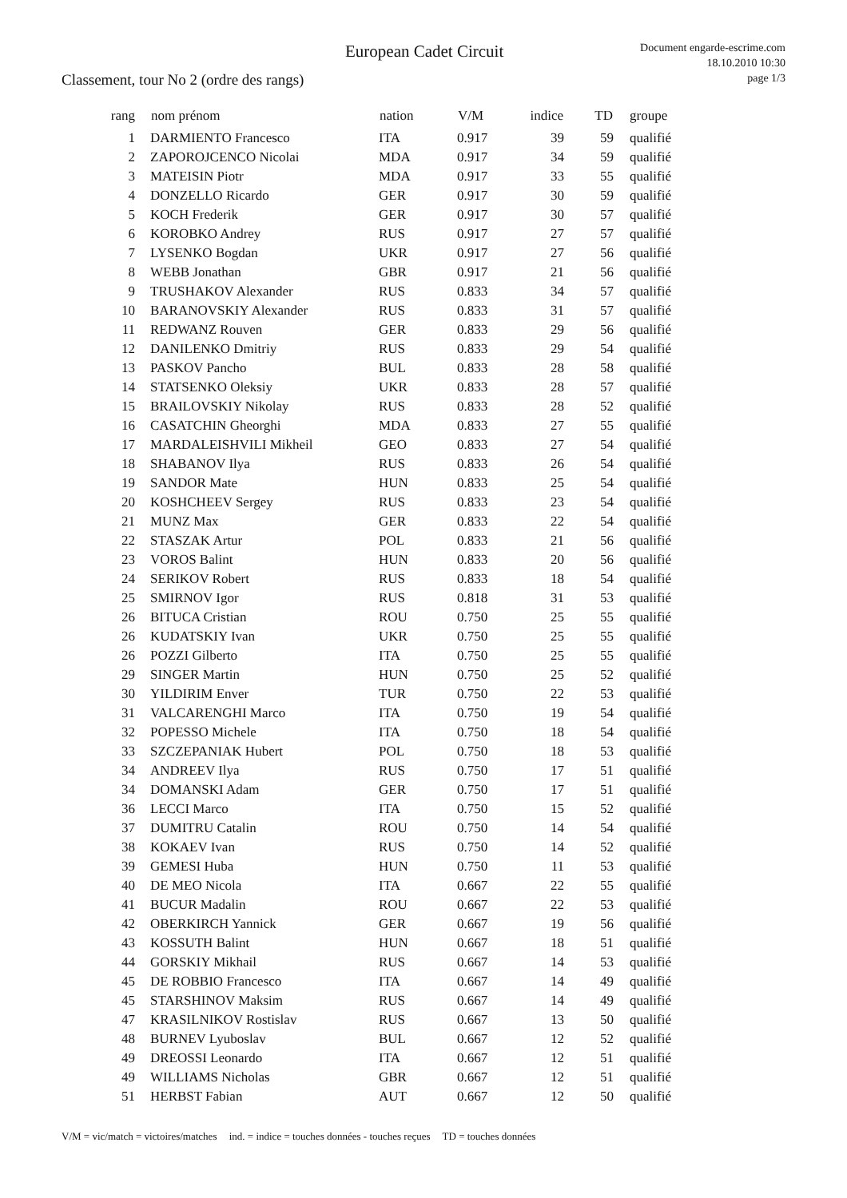European Cadet Circuit
Document engarde-escrime.com
18.10.2010 10:30
page 1/3
Classement, tour No 2 (ordre des rangs)
| rang | nom prénom | nation | V/M | indice | TD | groupe |
| --- | --- | --- | --- | --- | --- | --- |
| 1 | DARMIENTO Francesco | ITA | 0.917 | 39 | 59 | qualifié |
| 2 | ZAPOROJCENCO Nicolai | MDA | 0.917 | 34 | 59 | qualifié |
| 3 | MATEISIN Piotr | MDA | 0.917 | 33 | 55 | qualifié |
| 4 | DONZELLO Ricardo | GER | 0.917 | 30 | 59 | qualifié |
| 5 | KOCH Frederik | GER | 0.917 | 30 | 57 | qualifié |
| 6 | KOROBKO Andrey | RUS | 0.917 | 27 | 57 | qualifié |
| 7 | LYSENKO Bogdan | UKR | 0.917 | 27 | 56 | qualifié |
| 8 | WEBB Jonathan | GBR | 0.917 | 21 | 56 | qualifié |
| 9 | TRUSHAKOV Alexander | RUS | 0.833 | 34 | 57 | qualifié |
| 10 | BARANOVSKIY Alexander | RUS | 0.833 | 31 | 57 | qualifié |
| 11 | REDWANZ Rouven | GER | 0.833 | 29 | 56 | qualifié |
| 12 | DANILENKO Dmitriy | RUS | 0.833 | 29 | 54 | qualifié |
| 13 | PASKOV Pancho | BUL | 0.833 | 28 | 58 | qualifié |
| 14 | STATSENKO Oleksiy | UKR | 0.833 | 28 | 57 | qualifié |
| 15 | BRAILOVSKIY Nikolay | RUS | 0.833 | 28 | 52 | qualifié |
| 16 | CASATCHIN Gheorghi | MDA | 0.833 | 27 | 55 | qualifié |
| 17 | MARDALEISHVILI Mikheil | GEO | 0.833 | 27 | 54 | qualifié |
| 18 | SHABANOV Ilya | RUS | 0.833 | 26 | 54 | qualifié |
| 19 | SANDOR Mate | HUN | 0.833 | 25 | 54 | qualifié |
| 20 | KOSHCHEEV Sergey | RUS | 0.833 | 23 | 54 | qualifié |
| 21 | MUNZ Max | GER | 0.833 | 22 | 54 | qualifié |
| 22 | STASZAK Artur | POL | 0.833 | 21 | 56 | qualifié |
| 23 | VOROS Balint | HUN | 0.833 | 20 | 56 | qualifié |
| 24 | SERIKOV Robert | RUS | 0.833 | 18 | 54 | qualifié |
| 25 | SMIRNOV Igor | RUS | 0.818 | 31 | 53 | qualifié |
| 26 | BITUCA Cristian | ROU | 0.750 | 25 | 55 | qualifié |
| 26 | KUDATSKIY Ivan | UKR | 0.750 | 25 | 55 | qualifié |
| 26 | POZZI Gilberto | ITA | 0.750 | 25 | 55 | qualifié |
| 29 | SINGER Martin | HUN | 0.750 | 25 | 52 | qualifié |
| 30 | YILDIRIM Enver | TUR | 0.750 | 22 | 53 | qualifié |
| 31 | VALCARENGHI Marco | ITA | 0.750 | 19 | 54 | qualifié |
| 32 | POPESSO Michele | ITA | 0.750 | 18 | 54 | qualifié |
| 33 | SZCZEPANIAK Hubert | POL | 0.750 | 18 | 53 | qualifié |
| 34 | ANDREEV Ilya | RUS | 0.750 | 17 | 51 | qualifié |
| 34 | DOMANSKI Adam | GER | 0.750 | 17 | 51 | qualifié |
| 36 | LECCI Marco | ITA | 0.750 | 15 | 52 | qualifié |
| 37 | DUMITRU Catalin | ROU | 0.750 | 14 | 54 | qualifié |
| 38 | KOKAEV Ivan | RUS | 0.750 | 14 | 52 | qualifié |
| 39 | GEMESI Huba | HUN | 0.750 | 11 | 53 | qualifié |
| 40 | DE MEO Nicola | ITA | 0.667 | 22 | 55 | qualifié |
| 41 | BUCUR Madalin | ROU | 0.667 | 22 | 53 | qualifié |
| 42 | OBERKIRCH Yannick | GER | 0.667 | 19 | 56 | qualifié |
| 43 | KOSSUTH Balint | HUN | 0.667 | 18 | 51 | qualifié |
| 44 | GORSKIY Mikhail | RUS | 0.667 | 14 | 53 | qualifié |
| 45 | DE ROBBIO Francesco | ITA | 0.667 | 14 | 49 | qualifié |
| 45 | STARSHINOV Maksim | RUS | 0.667 | 14 | 49 | qualifié |
| 47 | KRASILNIKOV Rostislav | RUS | 0.667 | 13 | 50 | qualifié |
| 48 | BURNEV Lyuboslav | BUL | 0.667 | 12 | 52 | qualifié |
| 49 | DREOSSI Leonardo | ITA | 0.667 | 12 | 51 | qualifié |
| 49 | WILLIAMS Nicholas | GBR | 0.667 | 12 | 51 | qualifié |
| 51 | HERBST Fabian | AUT | 0.667 | 12 | 50 | qualifié |
V/M = vic/match = victoires/matches ind. = indice = touches données - touches reçues TD = touches données